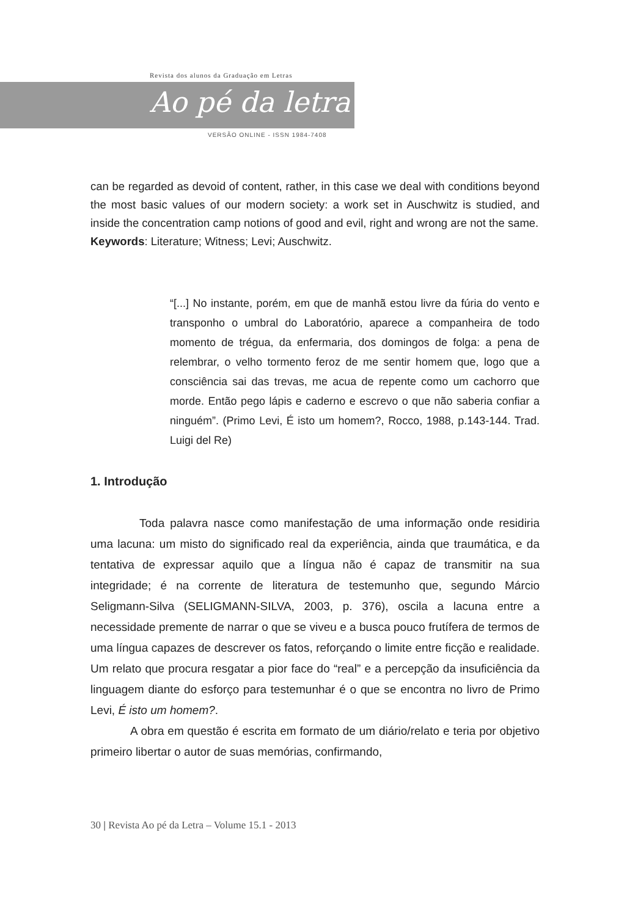Revista dos alunos da Graduação em Letras
Ao pé da letra
VERSÃO ONLINE - ISSN 1984-7408
can be regarded as devoid of content, rather, in this case we deal with conditions beyond the most basic values of our modern society: a work set in Auschwitz is studied, and inside the concentration camp notions of good and evil, right and wrong are not the same.
Keywords: Literature; Witness; Levi; Auschwitz.
“[...] No instante, porém, em que de manhã estou livre da fúria do vento e transponho o umbral do Laboratório, aparece a companheira de todo momento de trégua, da enfermaria, dos domingos de folga: a pena de relembrar, o velho tormento feroz de me sentir homem que, logo que a consciência sai das trevas, me acua de repente como um cachorro que morde. Então pego lápis e caderno e escrevo o que não saberia confiar a ninguém”. (Primo Levi, É isto um homem?, Rocco, 1988, p.143-144. Trad. Luigi del Re)
1. Introdução
Toda palavra nasce como manifestação de uma informação onde residiria uma lacuna: um misto do significado real da experiência, ainda que traumática, e da tentativa de expressar aquilo que a língua não é capaz de transmitir na sua integridade; é na corrente de literatura de testemunho que, segundo Márcio Seligmann-Silva (SELIGMANN-SILVA, 2003, p. 376), oscila a lacuna entre a necessidade premente de narrar o que se viveu e a busca pouco frutífera de termos de uma língua capazes de descrever os fatos, reforçando o limite entre ficção e realidade. Um relato que procura resgatar a pior face do “real” e a percepção da insuficiência da linguagem diante do esforço para testemunhar é o que se encontra no livro de Primo Levi, É isto um homem?.
A obra em questão é escrita em formato de um diário/relato e teria por objetivo primeiro libertar o autor de suas memórias, confirmando,
30 | Revista Ao pé da Letra – Volume 15.1 - 2013